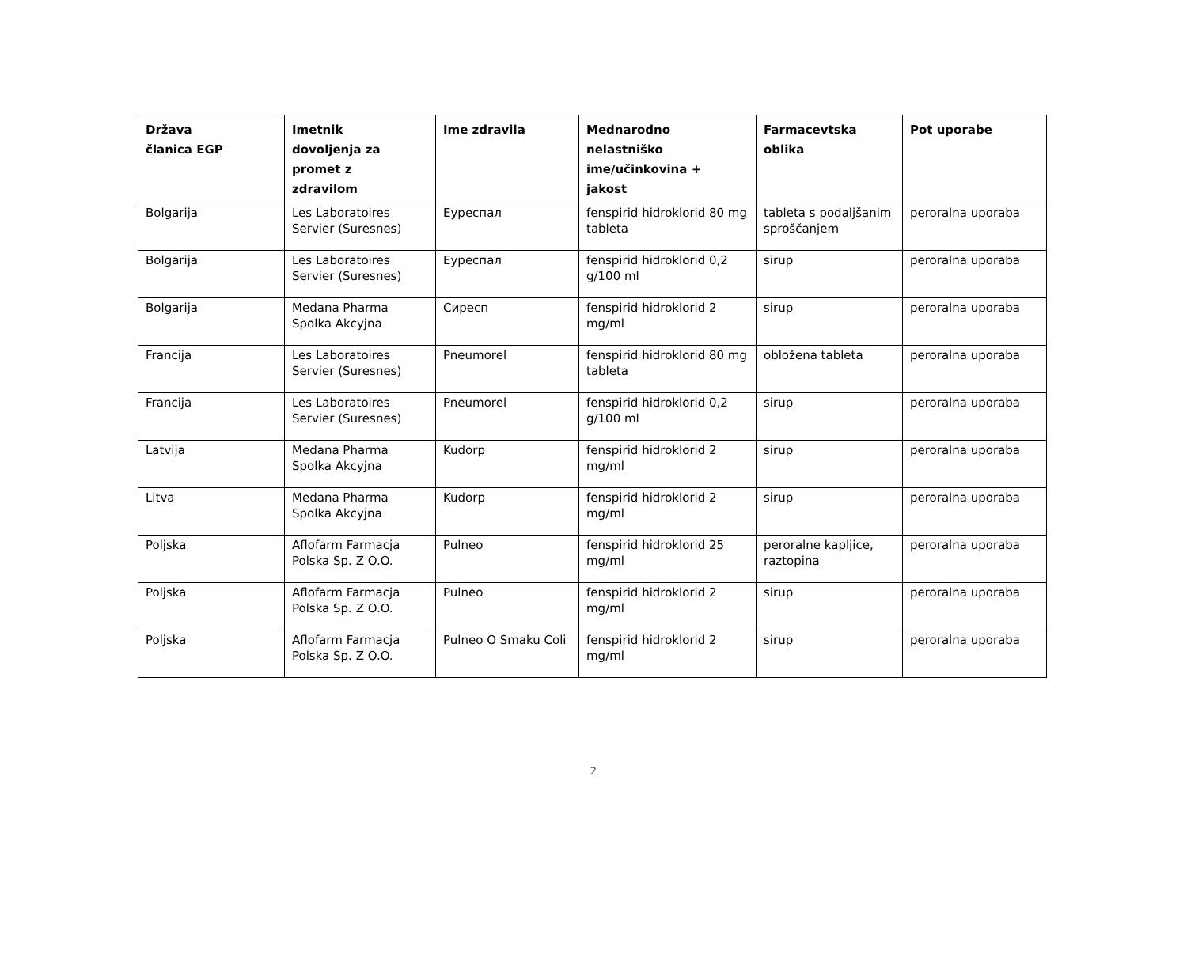| Država članica EGP | Imetnik dovoljenja za promet z zdravilom | Ime zdravila | Mednarodno nelastniško ime/učinkovina + jakost | Farmacevtska oblika | Pot uporabe |
| --- | --- | --- | --- | --- | --- |
| Bolgarija | Les Laboratoires Servier (Suresnes) | Еуреспал | fenspirid hidroklorid 80 mg tableta | tableta s podaljšanim sproščanjem | peroralna uporaba |
| Bolgarija | Les Laboratoires Servier (Suresnes) | Еуреспал | fenspirid hidroklorid 0,2 g/100 ml | sirup | peroralna uporaba |
| Bolgarija | Medana Pharma Spolka Akcyjna | Сиресп | fenspirid hidroklorid 2 mg/ml | sirup | peroralna uporaba |
| Francija | Les Laboratoires Servier (Suresnes) | Pneumorel | fenspirid hidroklorid 80 mg tableta | obložena tableta | peroralna uporaba |
| Francija | Les Laboratoires Servier (Suresnes) | Pneumorel | fenspirid hidroklorid 0,2 g/100 ml | sirup | peroralna uporaba |
| Latvija | Medana Pharma Spolka Akcyjna | Kudorp | fenspirid hidroklorid 2 mg/ml | sirup | peroralna uporaba |
| Litva | Medana Pharma Spolka Akcyjna | Kudorp | fenspirid hidroklorid 2 mg/ml | sirup | peroralna uporaba |
| Poljska | Aflofarm Farmacja Polska Sp. Z O.O. | Pulneo | fenspirid hidroklorid 25 mg/ml | peroralne kapljice, raztopina | peroralna uporaba |
| Poljska | Aflofarm Farmacja Polska Sp. Z O.O. | Pulneo | fenspirid hidroklorid 2 mg/ml | sirup | peroralna uporaba |
| Poljska | Aflofarm Farmacja Polska Sp. Z O.O. | Pulneo O Smaku Coli | fenspirid hidroklorid 2 mg/ml | sirup | peroralna uporaba |
2